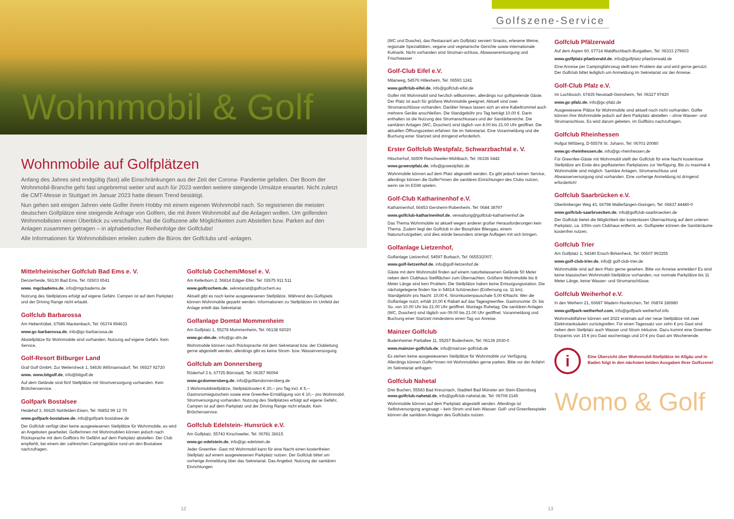Wohnmobil & Golf
Wohnmobile auf Golfplätzen
Anfang des Jahres sind endgültig (fast) alle Einschränkungen aus der Zeit der Corona- Pandemie gefallen. Der Boom der Wohnmobil-Branche geht fast ungebremst weiter und auch für 2023 werden weitere steigende Umsätze erwartet. Nicht zuletzt die CMT-Messe in Stuttgart im Januar 2023 hatte diesen Trend bestätigt.
Nun gehen seit einigen Jahren viele Golfer ihrem Hobby mit einem eigenen Wohnmobil nach. So registrieren die meisten deutschen Golfplätze eine steigende Anfrage von Golfern, die mit ihrem Wohnmobil auf die Anlagen wollen. Um golfenden Wohnmobilisten einen Überblick zu verschaffen, hat die Golfszene alle Möglichkeiten zum Abstellen bzw. Parken auf den Anlagen zusammen getragen – in alphabetischer Reihenfolge der Golfclubs!
Alle Informationen für Wohnmobilisten erteilen zudem die Büros der Golfclubs und -anlagen.
Mittelrheinischer Golfclub Bad Ems e. V.
Denzerheide, 56130 Bad Ems, Tel: 02603 6541
www. mgcbadems.de, info@mgcbadems.de
Nutzung des Stellplatzes erfolgt auf eigene Gefahr. Campen ist auf dem Parkplatz und der Driving Range nicht erlaubt.
Golfclub Barbarossa
Am Hebenhübel, 67686 Mackenbach, Tel: 06374 994633
www.gc-barbarossa.de, info@gc-barbarossa.de
Abstellplätze für Wohnmobile sind vorhanden. Nutzung auf eigene Gefahr. Kein Service.
Golf-Resort Bitburger Land
Graf Golf GmbH, Zur Weilersheck 1, 54636 Wißmannsdorf, Tel: 06527 92720
www. www.bitgolf.de, info@bitgolf.de
Auf dem Gelände sind fünf Stellplätze mit Stromversorgung vorhanden. Kein Brötchenservice.
Golfpark Bostalsee
Heidehof 3, 66625 Nohfelden-Eisen, Tel: 06852 99 12 70
www.golfpark-bostalsee.de, info@golfpark-bostalsee.de
Der Golfclub verfügt über keine ausgewiesenen Stellplätze für Wohnmobile, es wird an Angeboten gearbeitet. GolferInnen mit Wohnmobilen können jedoch nach Rücksprache mit dem Golfbüro Ihr Gefährt auf dem Parkplatz abstellen. Der Club empfiehlt, bei einem der zahlreichen Campingplätze rund um den Bostalsee nachzufragen.
Golfclub Cochem/Mosel e. V.
Am Kellerborn 2, 56814 Ediger-Eller, Tel: 02675 911 511
www.golfcochem.de, sekretariat@golfcochem.eu
Aktuell gibt es noch keine ausgewiesenen Stellplätze. Während des Golfspiels können Wohnmobile geparkt werden. Informationen zu Stellplätzen im Umfeld der Anlage erteilt das Sekretariat.
Golfanlage Domtal Mommenheim
Am Golfplatz 1, 55278 Mommenheim, Tel: 06138 92020
www.gc-dm.de, info@gc-dm.de
Wohnmobile können nach Rücksprache mit dem Sekretariat bzw. der Clubleitung gerne abgestellt werden, allerdings gibt es keine Strom- bzw. Wasserversorgung
Golfclub am Donnersberg
Röderhof 3 b, 67725 Börrstadt, Tel: 06357 96094
www.gcdonnersberg.de, info@golfamdonnersberg.de
3 Wohnmobilstellplätze, Stellplatzkosten € 20,-- pro Tag incl. € 5,-- Gastronomiegutschein sowie eine Greenfee-Ermäßigung von € 10,-- pro Wohnmobil. Stromversorgung vorhanden. Nutzung des Stellplatzes erfolgt auf eigene Gefahr, Campen ist auf dem Parkplatz und der Driving Range nicht erlaubt. Kein Brötchenservice.
Golfclub Edelstein- Hunsrück e.V.
Am Golfplatz, 55743 Kirschweiler, Tel: 06781 36615
www.gc-edelstein.de, info@gc-edelstein.de
Jeder Greenfee- Gast mit Wohnmobil kann für eine Nacht einen kostenfreien Stellplatz auf einem ausgewiesenen Parkplatz nutzen. Der Golfclub bittet um vorherige Anmeldung über das Sekretariat. Das Angebot: Nutzung der sanitären Einrichtungen
12
Golfszene-Service
(WC und Dusche), das Restaurant am Golfplatz serviert Snacks, erlesene Weine, regionale Spezialitäten, vegane und vegetarische Gerichte sowie internationale Kulinarik. Nicht vorhanden sind Stroman-schluss, Abwasserentsorgung und Frischwasser
Golf-Club Eifel e.V.
Milanweg, 54576 Hillesheim, Tel: 06593 1241
www.golfclub-eifel.de, info@golfclub-eifel.de
Golfer mit Wohnmobil sind herzlich willkommen, allerdings nur golfspielende Gäste. Der Platz ist auch für größere Wohnmobile geeignet. Aktuell sind zwei Stromanschlüsse vorhanden. Darüber hinaus lassen sich an eine Kabeltrommel auch mehrere Geräte anschließen. Die Standgebühr pro Tag beträgt 10,00 €. Darin enthalten ist die Nutzung des Stromanschlusses und der Sanitärbereiche. Die sanitären Anlagen (WC, Duschen) sind täglich von 8.00 bis 21.00 Uhr geöffnet. Die aktuellen Öffnungszeiten erfahren Sie im Sekretariat. Eine Voranmeldung und die Buchung einer Startzeit sind dringend erforderlich.
Erster Golfclub Westpfalz, Schwarzbachtal e. V.
Hitscherhof, 66509 Rieschweiler-Mühlbach, Tel: 06336 6442
www.gcwestpfalz.de, info@gcwestpfalz.de
Wohnmobile können auf dem Platz abgestellt werden. Es gibt jedoch keinen Service, allerdings können die Golfer*innen die sanitären Einrichtungen des Clubs nutzen, wenn sie im EGW spielen.
Golf-Club Katharinenhof e.V.
Katharinenhof, 66453 Gersheim-Rubenheim, Tel: 0684 38797
www.golfclub-katharinenhof.de, verwaltung@golfclub-katharinenhof.de
Das Thema Wohnmobile ist aktuell wegen anderer großer Herausforderungen kein Thema. Zudem liegt der Golfclub in der Biosphäre Bliesgau, einem Naturschutzgebiet, und dies würde besonders strenge Auflagen mit sich bringen.
Golfanlage Lietzenhof,
Golfanlage Lietzenhof, 54597 Burbach, Tel: 06553/2007,
www.golf-lietzenhof.de, info@golf-lietzenhof.de
Gäste mit dem Wohnmobil finden auf einem naturbelassenen Gelände 50 Meter neben dem Clubhaus Stellflächen zum Übernachten. Größere Wohnmobile bis 8 Meter Länge sind kein Problem. Die Stellplätze haben keine Entsorgungsstation. Die nächstgelegene finden Sie in 54614 Schönecken (Entfernung ca. 11 km). Standgebühr pro Nacht: 10,00 €, Stromkostenpauschale 5,00 €/Nacht. Wer die Golfanlage nutzt, erhält 10,00 € Rabatt auf das Tagesgreenfee. Gastronomie: Di. bis So. von 10.00 Uhr bis 21.00 Uhr geöffnet. Montags Ruhetag. Die sanitären Anlagen (WC, Duschen) sind täglich von 09.00 bis 21.00 Uhr geöffnet. Voranmeldung und Buchung einer Startzeit mindestens einen Tag vor Anreise.
Mainzer Golfclub
Budenheimer Parkallee 11, 55257 Budenheim, Tel: 06139 2930-0
www.mainzer-golfclub.de, info@mainzer-golfclub.de
Es stehen keine ausgewiesenen Stellplätze für Wohnmobile zur Verfügung. Allerdings können Golfer*innen mit Wohnmobilen gerne parken. Bitte vor der Anfahrt im Sekretariat anfragen.
Golfclub Nahetal
Drei Buchen, 55583 Bad Kreuznach, Stadtteil Bad Münster am Stein-Ebernburg www.golfclub-nahetal.de, info@golfclub-nahetal.de, Tel: 06708 2145
Wohnmobile können auf dem Parkplatz abgestellt werden. Allerdings ist Selbstversorgung angesagt – kein Strom und kein Wasser. Golf- und Greenfeespieler können die sanitären Anlagen des Golfclubs nutzen.
Golfclub Pfälzerwald
Auf dem Aspen 60, 67714 Waldfischbach-Burgalben, Tel: 06333 279603
www.golfplatz-pfaelzerald.de, info@golfplatz-pfaelzerwald.de
Eine Anreise per Campingfahrzeug stellt kein Problem dar und wird gerne genutzt. Der Golfclub bittet lediglich um Anmeldung im Sekretariat vor der Anreise.
Golf-Club Pfalz e.V.
Im Lochbusch, 67435 Neustadt-Geinsheim, Tel: 06327 97420
www.gc-pfalz.de, info@gc-pfalz.de
Ausgewiesene Plätze für Wohnmobile sind aktuell noch nicht vorhanden. Golfer können Ihre Wohnmobile jedoch auf dem Parkplatz abstellen – ohne Wasser- und Stromanschluss. Es wird darum gebeten, im Golfbüro nachzufragen.
Golfclub Rheinhessen
Hofgut Wißberg, D-55578 St. Johann, Tel: 06701-20080
www.gc-rheinhessen.de, info@gc-rheinhessen.de
Für Greenfee-Gäste mit Wohnmobil stellt der Golfclub für eine Nacht kostenlose Stellplätze am Ende des gepflasterten Parkplatzes zur Verfügung. Bis zu maximal 4 Wohnmobile sind möglich. Sanitäre Anlagen, Stromanschluss und Abwasserversorgung sind vorhanden. Eine vorherige Anmeldung ist dringend erforderlich!
Golfclub Saarbrücken e.V.
Oberlimberger Weg 43, 66798 Wallerfangen-Gisingen, Tel: 06837 44480-0
www.golfclub-saarbruecken.de, info@golfclub-saarbruecken.de
Der Golfclub bietet die Möglichkeit der kostenlosen Übernachtung auf dem unteren Parkplatz, ca. 100m vom Clubhaus entfernt, an. Golfspieler können die Sanitärräume kostenfrei nutzen.
Golfclub Trier
Am Golfplatz 1, 54340 Ensch-Birkenheck, Tel: 06507 993255
www.golf-club-trier.de, info@ golf-club-trier.de
Wohnmobile sind auf dern Platz gerne gesehen. Bitte vor Anreise anmelden! Es sind keine klassischen Wohnmobil-Stellplätze vorhanden, nur normale Parkplätze bis 11 Meter Länge, keine Wasser- und Stromanschlüsse.
Golfclub Weiherhof e.V.
In den Weihern 21, 66687 Wadern-Nunkirchen, Tel: 06874 186980
www.golfpark-weiherhof.com, info@golfpark-weiherhof.info
Wohnmobilfahrer können seit 2022 erstmals auf vier neue Stellplätze mit zwei Elektrotanksäulen zurückgreifen. Für einen Tagessatz von zehn € pro Gast sind neben dem Stellplatz auch Wasser und Strom inklusive. Dazu kommt eine Greenfee-Ersparnis von 15 € pro Gast wochentags und 10 € pro Gast am Wochenende.
i
Eine Übersicht über Wohnmobil-Stellplätze im Allgäu und in Baden folgt in den nächsten beiden Ausgaben Ihrer Golfszene!
Womo & Golf
13